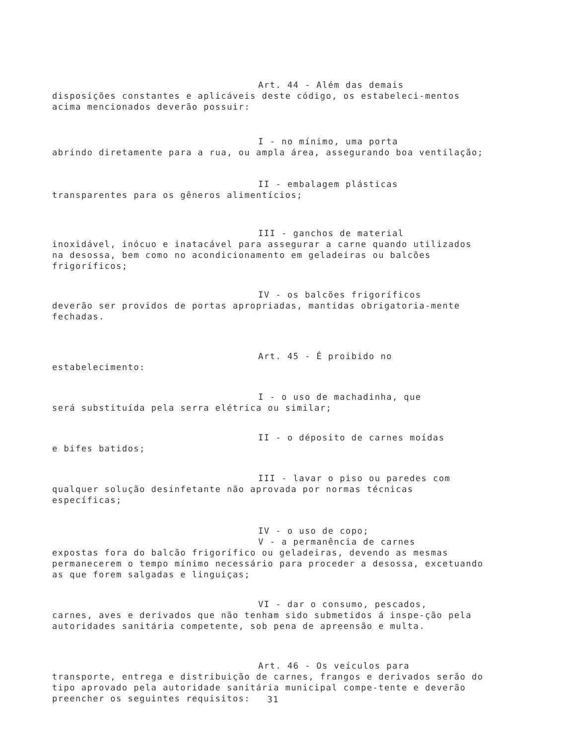Art. 44 - Além das demais
disposições constantes e aplicáveis deste código, os estabeleci-mentos acima mencionados deverão possuir:
I - no mínimo, uma porta
abrindo diretamente para a rua, ou ampla área, assegurando boa ventilação;
II - embalagem plásticas
transparentes para os gêneros alimentícios;
III - ganchos de material
inoxidável, inócuo e inatacável para assegurar a carne quando utilizados na desossa, bem como no acondicionamento em geladeiras ou balcões frigoríficos;
IV - os balcões frigoríficos
deverão ser providos de portas apropriadas, mantidas obrigatoria-mente fechadas.
Art. 45 - É proibido no
estabelecimento:
I - o uso de machadinha, que
será substituída pela serra elétrica ou similar;
II - o déposito de carnes moídas
e bifes batidos;
III - lavar o piso ou paredes com
qualquer solução desinfetante não aprovada por normas técnicas específicas;
IV - o uso de copo;
V - a permanência de carnes
expostas fora do balcão frigorífico ou geladeiras, devendo as mesmas permanecerem o tempo mínimo necessário para proceder a desossa, excetuando as que forem salgadas e linguiças;
VI - dar o consumo, pescados,
carnes, aves e derivados que não tenham sido submetidos á inspe-ção pela autoridades sanitária competente, sob pena de apreensão e multa.
Art. 46 - Os veículos para
transporte, entrega e distribuição de carnes, frangos e derivados serão do tipo aprovado pela autoridade sanitária municipal compe-tente e deverão preencher os seguintes requisitos:
31